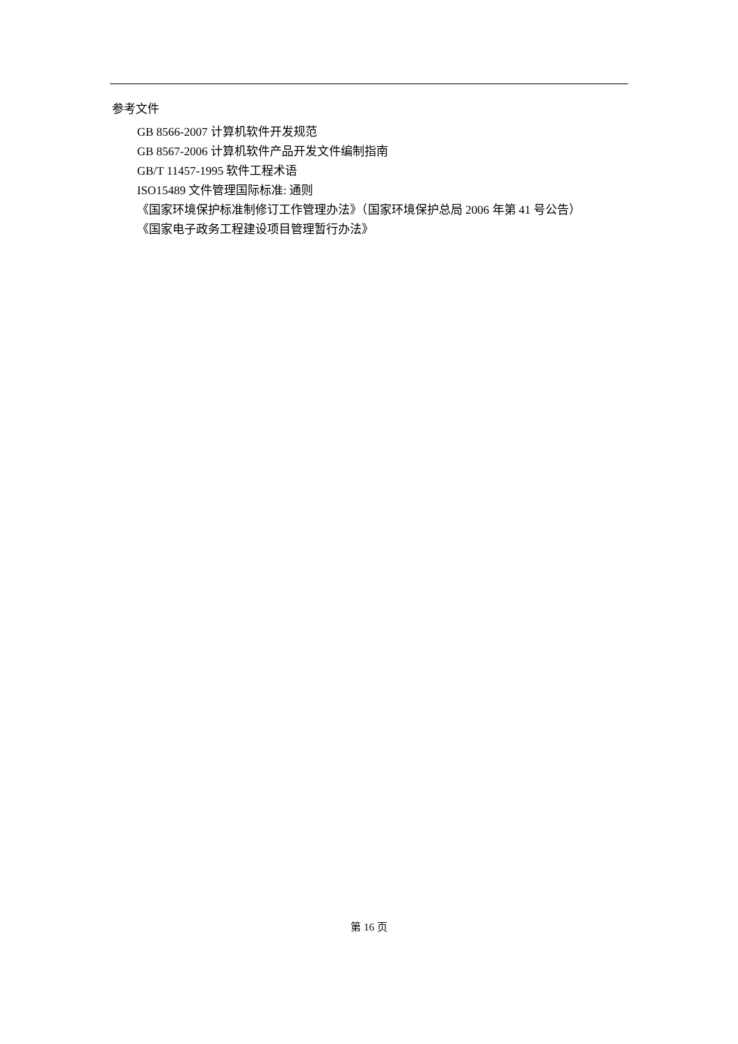参考文件
GB 8566-2007 计算机软件开发规范
GB 8567-2006 计算机软件产品开发文件编制指南
GB/T 11457-1995 软件工程术语
ISO15489 文件管理国际标准: 通则
《国家环境保护标准制修订工作管理办法》（国家环境保护总局 2006 年第 41 号公告）
《国家电子政务工程建设项目管理暂行办法》
第 16 页